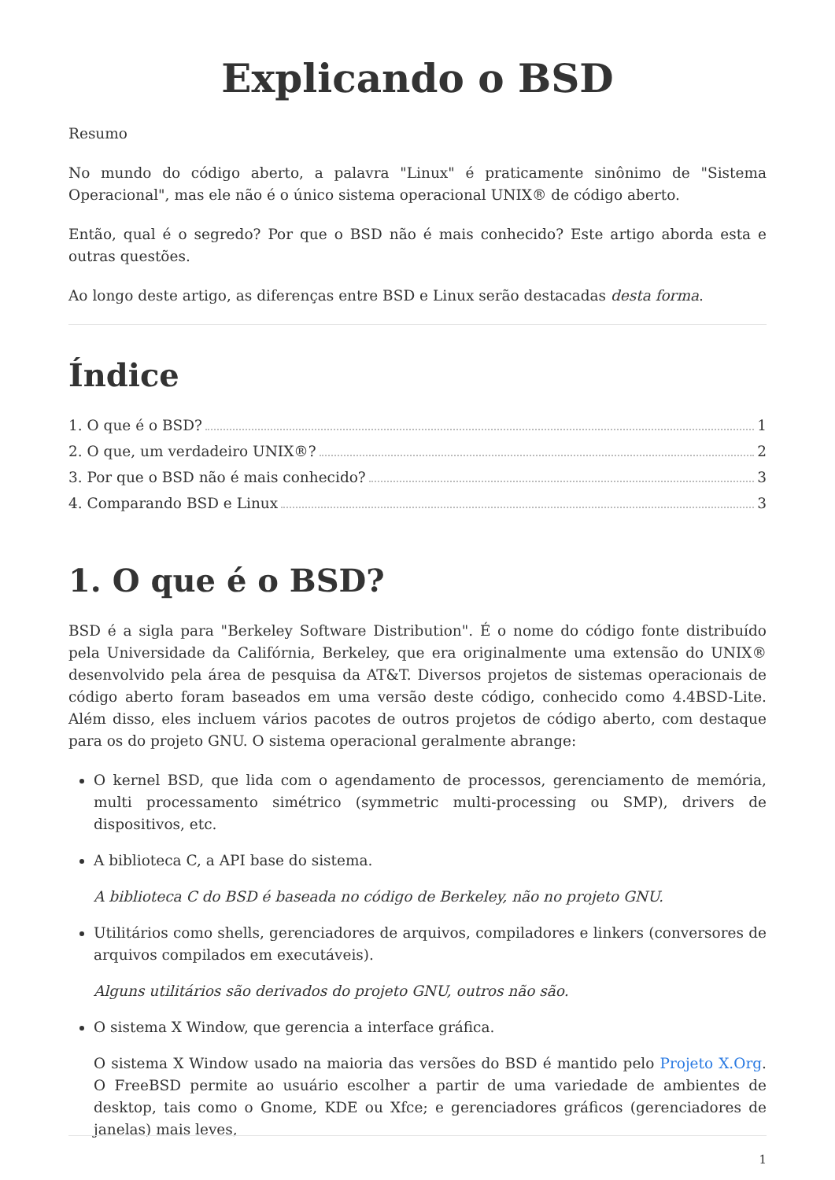Explicando o BSD
Resumo
No mundo do código aberto, a palavra "Linux" é praticamente sinônimo de "Sistema Operacional", mas ele não é o único sistema operacional UNIX® de código aberto.
Então, qual é o segredo? Por que o BSD não é mais conhecido? Este artigo aborda esta e outras questões.
Ao longo deste artigo, as diferenças entre BSD e Linux serão destacadas desta forma.
Índice
1. O que é o BSD? 1
2. O que, um verdadeiro UNIX®? 2
3. Por que o BSD não é mais conhecido? 3
4. Comparando BSD e Linux 3
1. O que é o BSD?
BSD é a sigla para "Berkeley Software Distribution". É o nome do código fonte distribuído pela Universidade da Califórnia, Berkeley, que era originalmente uma extensão do UNIX® desenvolvido pela área de pesquisa da AT&T. Diversos projetos de sistemas operacionais de código aberto foram baseados em uma versão deste código, conhecido como 4.4BSD-Lite. Além disso, eles incluem vários pacotes de outros projetos de código aberto, com destaque para os do projeto GNU. O sistema operacional geralmente abrange:
O kernel BSD, que lida com o agendamento de processos, gerenciamento de memória, multi processamento simétrico (symmetric multi-processing ou SMP), drivers de dispositivos, etc.
A biblioteca C, a API base do sistema.
A biblioteca C do BSD é baseada no código de Berkeley, não no projeto GNU.
Utilitários como shells, gerenciadores de arquivos, compiladores e linkers (conversores de arquivos compilados em executáveis).
Alguns utilitários são derivados do projeto GNU, outros não são.
O sistema X Window, que gerencia a interface gráfica.
O sistema X Window usado na maioria das versões do BSD é mantido pelo Projeto X.Org. O FreeBSD permite ao usuário escolher a partir de uma variedade de ambientes de desktop, tais como o Gnome, KDE ou Xfce; e gerenciadores gráficos (gerenciadores de janelas) mais leves,
1